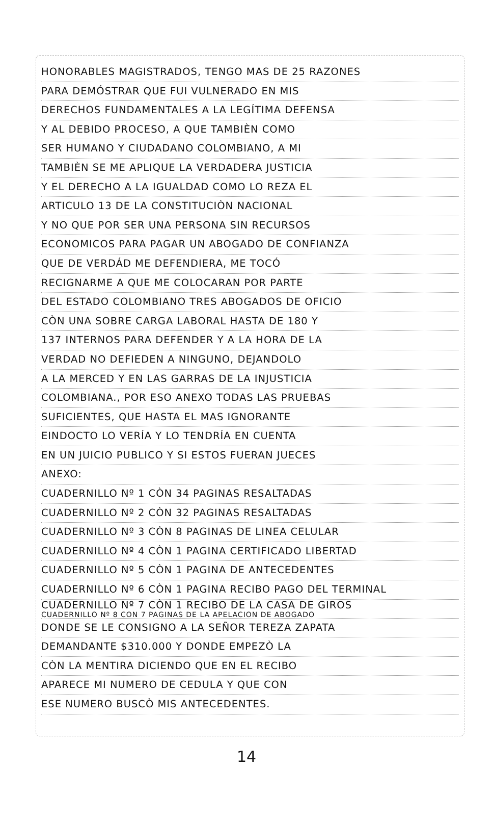HONORABLES MAGISTRADOS, TENGO MAS DE 25 RAZONES
PARA DEMÓSTRAR QUE FUI VULNERADO EN MIS
DERECHOS FUNDAMENTALES A LA LEGÍTIMA DEFENSA
Y AL DEBIDO PROCESO, A QUE TAMBIÈN COMO
SER HUMANO Y CIUDADANO COLOMBIANO, A MI
TAMBIÈN SE ME APLIQUE LA VERDADERA JUSTICIA
Y EL DERECHO A LA IGUALDAD COMO LO REZA EL
ARTICULO 13 DE LA CONSTITUCIÒN NACIONAL
Y NO QUE POR SER UNA PERSONA SIN RECURSOS
ECONOMICOS PARA PAGAR UN ABOGADO DE CONFIANZA
QUE DE VERDÁD ME DEFENDIERA, ME TOCÓ
RECIGNARME A QUE ME COLOCARAN POR PARTE
DEL ESTADO COLOMBIANO TRES ABOGADOS DE OFICIO
CÒN UNA SOBRE CARGA LABORAL HASTA DE 180 Y
137 INTERNOS PARA DEFENDER Y A LA HORA DE LA
VERDAD NO DEFIEDEN A NINGUNO, DEJANDOLO
A LA MERCED Y EN LAS GARRAS DE LA INJUSTICIA
COLOMBIANA., POR ESO ANEXO TODAS LAS PRUEBAS
SUFICIENTES, QUE HASTA EL MAS IGNORANTE
EINDOCTO LO VERÍA Y LO TENDRÍA EN CUENTA
EN UN JUICIO PUBLICO Y SI ESTOS FUERAN JUECES
ANEXO:
CUADERNILLO Nº 1 CÒN 34 PAGINAS RESALTADAS
CUADERNILLO Nº 2 CÒN 32 PAGINAS RESALTADAS
CUADERNILLO Nº 3 CÒN 8 PAGINAS DE LINEA CELULAR
CUADERNILLO Nº 4 CÒN 1 PAGINA CERTIFICADO LIBERTAD
CUADERNILLO Nº 5 CÒN 1 PAGINA DE ANTECEDENTES
CUADERNILLO Nº 6 CÒN 1 PAGINA RECIBO PAGO DEL TERMINAL
CUADERNILLO Nº 7 CÒN 1 RECIBO DE LA CASA DE GIROS
CUADERNILLO Nº 8 CON 7 PAGINAS DE LA APELACION DE ABOGADO
DONDE SE LE CONSIGNO A LA SEÑOR TEREZA ZAPATA
DEMANDANTE $310.000 Y DONDE EMPEZÒ LA
CÒN LA MENTIRA DICIENDO QUE EN EL RECIBO
APARECE MI NUMERO DE CEDULA Y QUE CON
ESE NUMERO BUSCÒ MIS ANTECEDENTES.
14